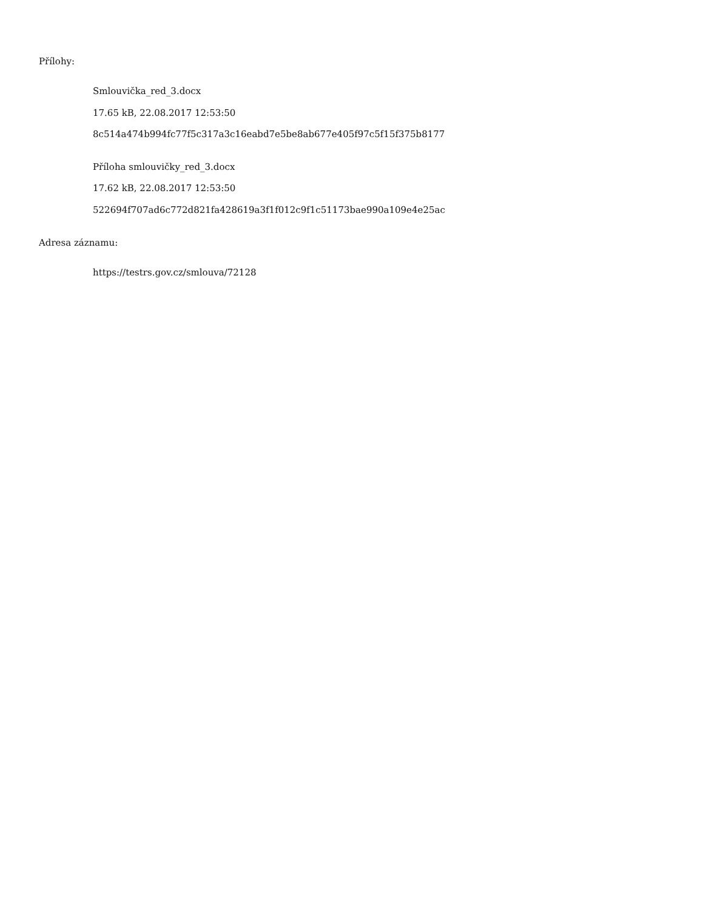Přílohy:
Smlouvička_red_3.docx
17.65 kB, 22.08.2017 12:53:50
8c514a474b994fc77f5c317a3c16eabd7e5be8ab677e405f97c5f15f375b8177
Příloha smlouvičky_red_3.docx
17.62 kB, 22.08.2017 12:53:50
522694f707ad6c772d821fa428619a3f1f012c9f1c51173bae990a109e4e25ac
Adresa záznamu:
https://testrs.gov.cz/smlouva/72128